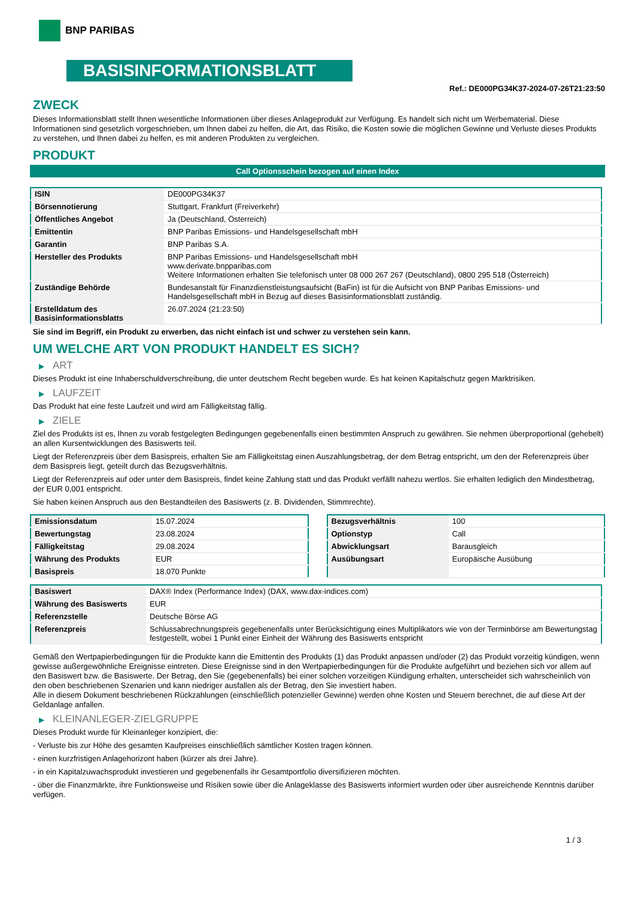BNP PARIBAS
BASISINFORMATIONSBLATT
Ref.: DE000PG34K37-2024-07-26T21:23:50
ZWECK
Dieses Informationsblatt stellt Ihnen wesentliche Informationen über dieses Anlageprodukt zur Verfügung. Es handelt sich nicht um Werbematerial. Diese Informationen sind gesetzlich vorgeschrieben, um Ihnen dabei zu helfen, die Art, das Risiko, die Kosten sowie die möglichen Gewinne und Verluste dieses Produkts zu verstehen, und Ihnen dabei zu helfen, es mit anderen Produkten zu vergleichen.
PRODUKT
Call Optionsschein bezogen auf einen Index
| ISIN | DE000PG34K37 |
| Börsennotierung | Stuttgart, Frankfurt (Freiverkehr) |
| Öffentliches Angebot | Ja (Deutschland, Österreich) |
| Emittentin | BNP Paribas Emissions- und Handelsgesellschaft mbH |
| Garantin | BNP Paribas S.A. |
| Hersteller des Produkts | BNP Paribas Emissions- und Handelsgesellschaft mbH www.derivate.bnpparibas.com Weitere Informationen erhalten Sie telefonisch unter 08 000 267 267 (Deutschland), 0800 295 518 (Österreich) |
| Zuständige Behörde | Bundesanstalt für Finanzdienstleistungsaufsicht (BaFin) ist für die Aufsicht von BNP Paribas Emissions- und Handelsgesellschaft mbH in Bezug auf dieses Basisinformationsblatt zuständig. |
| Erstelldatum des Basisinformationsblatts | 26.07.2024 (21:23:50) |
Sie sind im Begriff, ein Produkt zu erwerben, das nicht einfach ist und schwer zu verstehen sein kann.
UM WELCHE ART VON PRODUKT HANDELT ES SICH?
▶ ART
Dieses Produkt ist eine Inhaberschuldverschreibung, die unter deutschem Recht begeben wurde. Es hat keinen Kapitalschutz gegen Marktrisiken.
▶ LAUFZEIT
Das Produkt hat eine feste Laufzeit und wird am Fälligkeitstag fällig.
▶ ZIELE
Ziel des Produkts ist es, Ihnen zu vorab festgelegten Bedingungen gegebenenfalls einen bestimmten Anspruch zu gewähren. Sie nehmen überproportional (gehebelt) an allen Kursentwicklungen des Basiswerts teil.
Liegt der Referenzpreis über dem Basispreis, erhalten Sie am Fälligkeitstag einen Auszahlungsbetrag, der dem Betrag entspricht, um den der Referenzpreis über dem Basispreis liegt, geteilt durch das Bezugsverhältnis.
Liegt der Referenzpreis auf oder unter dem Basispreis, findet keine Zahlung statt und das Produkt verfällt nahezu wertlos. Sie erhalten lediglich den Mindestbetrag, der EUR 0,001 entspricht.
Sie haben keinen Anspruch aus den Bestandteilen des Basiswerts (z. B. Dividenden, Stimmrechte).
| Emissionsdatum | 15.07.2024 |
| Bewertungstag | 23.08.2024 |
| Fälligkeitstag | 29.08.2024 |
| Währung des Produkts | EUR |
| Basispreis | 18.070 Punkte |
| Bezugsverhältnis | 100 |
| Optionstyp | Call |
| Abwicklungsart | Barausgleich |
| Ausübungsart | Europäische Ausübung |
| Basiswert | DAX® Index (Performance Index) (DAX, www.dax-indices.com) |
| Währung des Basiswerts | EUR |
| Referenzstelle | Deutsche Börse AG |
| Referenzpreis | Schlussabrechnungspreis gegebenenfalls unter Berücksichtigung eines Multiplikators wie von der Terminbörse am Bewertungstag festgestellt, wobei 1 Punkt einer Einheit der Währung des Basiswerts entspricht |
Gemäß den Wertpapierbedingungen für die Produkte kann die Emittentin des Produkts (1) das Produkt anpassen und/oder (2) das Produkt vorzeitig kündigen, wenn gewisse außergewöhnliche Ereignisse eintreten. Diese Ereignisse sind in den Wertpapierbedingungen für die Produkte aufgeführt und beziehen sich vor allem auf den Basiswert bzw. die Basiswerte. Der Betrag, den Sie (gegebenenfalls) bei einer solchen vorzeitigen Kündigung erhalten, unterscheidet sich wahrscheinlich von den oben beschriebenen Szenarien und kann niedriger ausfallen als der Betrag, den Sie investiert haben.
Alle in diesem Dokument beschriebenen Rückzahlungen (einschließlich potenzieller Gewinne) werden ohne Kosten und Steuern berechnet, die auf diese Art der Geldanlage anfallen.
▶ KLEINANLEGER-ZIELGRUPPE
Dieses Produkt wurde für Kleinanleger konzipiert, die:
- Verluste bis zur Höhe des gesamten Kaufpreises einschließlich sämtlicher Kosten tragen können.
- einen kurzfristigen Anlagehorizont haben (kürzer als drei Jahre).
- in ein Kapitalzuwachsprodukt investieren und gegebenenfalls ihr Gesamtportfolio diversifizieren möchten.
- über die Finanzmärkte, ihre Funktionsweise und Risiken sowie über die Anlageklasse des Basiswerts informiert wurden oder über ausreichende Kenntnis darüber verfügen.
1 / 3